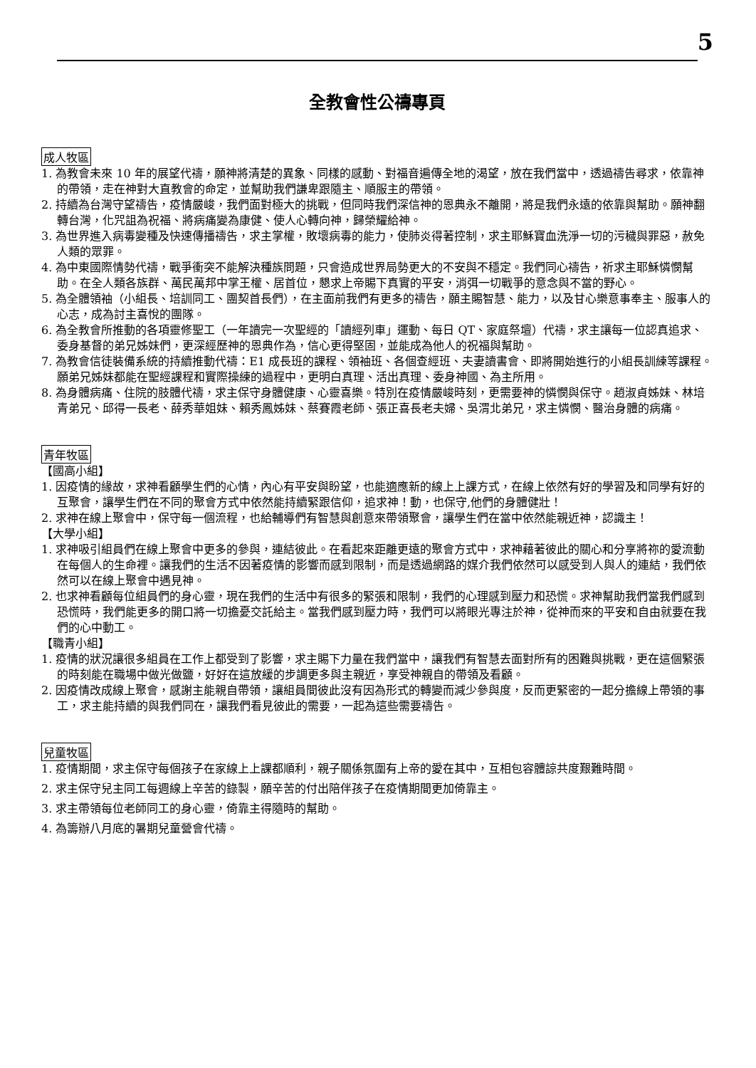5
全教會性公禱專頁
成人牧區
1. 為教會未來 10 年的展望代禱，願神將清楚的異象、同樣的感動、對福音遍傳全地的渴望，放在我們當中，透過禱告尋求，依靠神的帶領，走在神對大直教會的命定，並幫助我們謙卑跟隨主、順服主的帶領。
2. 持續為台灣守望禱告，疫情嚴峻，我們面對極大的挑戰，但同時我們深信神的恩典永不離開，將是我們永遠的依靠與幫助。願神翻轉台灣，化咒詛為祝福、將病痛變為康健、使人心轉向神，歸榮耀給神。
3. 為世界進入病毒變種及快速傳播禱告，求主掌權，敗壞病毒的能力，使肺炎得著控制，求主耶穌寶血洗淨一切的污穢與罪惡，赦免人類的眾罪。
4. 為中東國際情勢代禱，戰爭衝突不能解決種族問題，只會造成世界局勢更大的不安與不穩定。我們同心禱告，祈求主耶穌憐憫幫助。在全人類各族群、萬民萬邦中掌王權、居首位，懇求上帝賜下真實的平安，消弭一切戰爭的意念與不當的野心。
5. 為全體領袖（小組長、培訓同工、團契首長們），在主面前我們有更多的禱告，願主賜智慧、能力，以及甘心樂意事奉主、服事人的心志，成為討主喜悅的團隊。
6. 為全教會所推動的各項靈修聖工（一年讀完一次聖經的「讀經列車」運動、每日 QT、家庭祭壇）代禱，求主讓每一位認真追求、委身基督的弟兄姊妹們，更深經歷神的恩典作為，信心更得堅固，並能成為他人的祝福與幫助。
7. 為教會信徒裝備系統的持續推動代禱：E1 成長班的課程、領袖班、各個查經班、夫妻讀書會、即將開始進行的小組長訓練等課程。願弟兄姊妹都能在聖經課程和實際操練的過程中，更明白真理、活出真理、委身神國、為主所用。
8. 為身體病痛、住院的肢體代禱，求主保守身體健康、心靈喜樂。特別在疫情嚴峻時刻，更需要神的憐憫與保守。趙淑貞姊妹、林培青弟兄、邱得一長老、薛秀華姐妹、賴秀鳳姊妹、蔡賽霞老師、張正喜長老夫婦、吳渭北弟兄，求主憐憫、醫治身體的病痛。
青年牧區
【國高小組】
1. 因疫情的緣故，求神看顧學生們的心情，內心有平安與盼望，也能適應新的線上上課方式，在線上依然有好的學習及和同學有好的互聚會，讓學生們在不同的聚會方式中依然能持續緊跟信仰，追求神！動，也保守,他們的身體健壯！
2. 求神在線上聚會中，保守每一個流程，也給輔導們有智慧與創意來帶領聚會，讓學生們在當中依然能親近神，認識主！
【大學小組】
1. 求神吸引組員們在線上聚會中更多的參與，連結彼此。在看起來距離更遠的聚會方式中，求神藉著彼此的關心和分享將祢的愛流動在每個人的生命裡。讓我們的生活不因著疫情的影響而感到限制，而是透過網路的媒介我們依然可以感受到人與人的連結，我們依然可以在線上聚會中遇見神。
2. 也求神看顧每位組員們的身心靈，現在我們的生活中有很多的緊張和限制，我們的心理感到壓力和恐慌。求神幫助我們當我們感到恐慌時，我們能更多的開口將一切擔憂交託給主。當我們感到壓力時，我們可以將眼光專注於神，從神而來的平安和自由就要在我們的心中動工。
【職青小組】
1. 疫情的狀況讓很多組員在工作上都受到了影響，求主賜下力量在我們當中，讓我們有智慧去面對所有的困難與挑戰，更在這個緊張的時刻能在職場中做光做鹽，好好在這放緩的步調更多與主親近，享受神親自的帶領及看顧。
2. 因疫情改成線上聚會，感謝主能親自帶領，讓組員間彼此沒有因為形式的轉變而減少參與度，反而更緊密的一起分擔線上帶領的事工，求主能持續的與我們同在，讓我們看見彼此的需要，一起為這些需要禱告。
兒童牧區
1. 疫情期間，求主保守每個孩子在家線上上課都順利，親子關係氛圍有上帝的愛在其中，互相包容體諒共度艱難時間。
2. 求主保守兒主同工每週線上辛苦的錄製，願辛苦的付出陪伴孩子在疫情期間更加倚靠主。
3. 求主帶領每位老師同工的身心靈，倚靠主得隨時的幫助。
4. 為籌辦八月底的暑期兒童營會代禱。